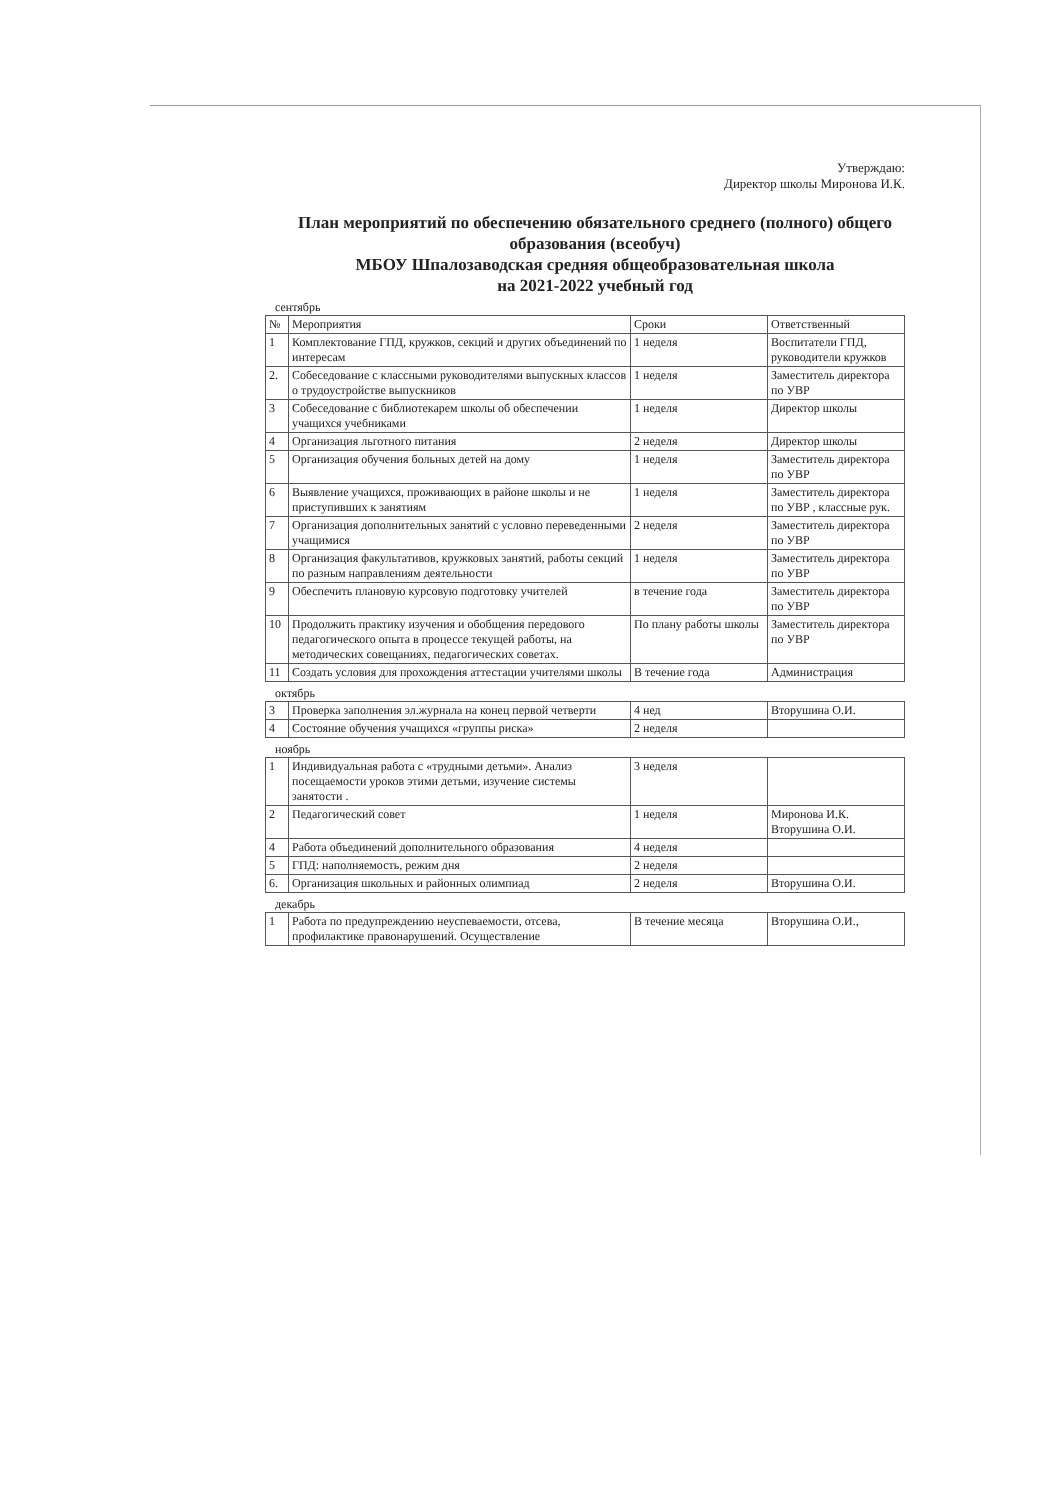Утверждаю:
Директор школы Миронова И.К.
План мероприятий по обеспечению обязательного среднего (полного) общего образования (всеобуч)
МБОУ Шпалозаводская средняя общеобразовательная школа
на 2021-2022 учебный год
сентябрь
| № | Мероприятия | Сроки | Ответственный |
| --- | --- | --- | --- |
| 1 | Комплектование ГПД, кружков, секций и других объединений по интересам | 1 неделя | Воспитатели ГПД, руководители кружков |
| 2. | Собеседование с классными руководителями выпускных классов о трудоустройстве выпускников | 1 неделя | Заместитель директора по УВР |
| 3 | Собеседование с библиотекарем школы об обеспечении учащихся учебниками | 1 неделя | Директор школы |
| 4 | Организация льготного питания | 2 неделя | Директор школы |
| 5 | Организация обучения больных детей на дому | 1 неделя | Заместитель директора по УВР |
| 6 | Выявление учащихся, проживающих в районе школы и не приступивших к занятиям | 1 неделя | Заместитель директора по УВР , классные рук. |
| 7 | Организация дополнительных занятий с условно переведенными учащимися | 2 неделя | Заместитель директора по УВР |
| 8 | Организация факультативов, кружковых занятий, работы секций по разным направлениям деятельности | 1 неделя | Заместитель директора по УВР |
| 9 | Обеспечить плановую курсовую подготовку учителей | в течение года | Заместитель директора по УВР |
| 10 | Продолжить практику изучения и обобщения передового педагогического опыта в процессе текущей работы, на методических совещаниях, педагогических советах. | По плану работы школы | Заместитель директора по УВР |
| 11 | Создать условия для прохождения аттестации учителями школы | В течение года | Администрация |
октябрь
| 3 | Проверка заполнения эл.журнала на конец первой четверти | 4 нед | Вторушина О.И. |
| 4 | Состояние обучения учащихся «группы риска» | 2 неделя | |
ноябрь
| 1 | Индивидуальная работа с «трудными детьми». Анализ посещаемости уроков этими детьми, изучение системы занятости . | 3 неделя | |
| 2 | Педагогический совет | 1 неделя | Миронова И.К. Вторушина О.И. |
| 4 | Работа объединений дополнительного образования | 4 неделя | |
| 5 | ГПД: наполняемость, режим дня | 2 неделя | |
| 6. | Организация школьных и районных олимпиад | 2 неделя | Вторушина О.И. |
декабрь
| 1 | Работа по предупреждению неуспеваемости, отсева, профилактике правонарушений. Осуществление | В течение месяца | Вторушина О.И., |